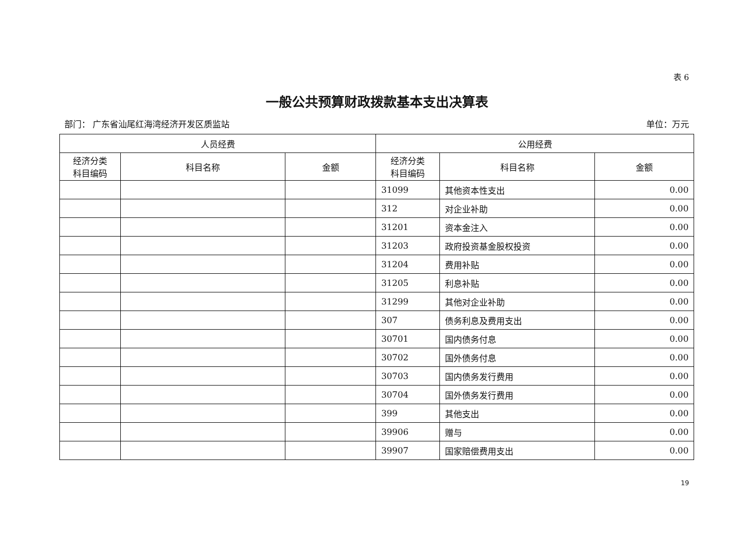表 6
一般公共预算财政拨款基本支出决算表
部门： 广东省汕尾红海湾经济开发区质监站 单位：万元
| 人员经费 | | | 公用经费 | | |
| --- | --- | --- | --- | --- | --- |
| 经济分类 科目编码 | 科目名称 | 金额 | 经济分类 科目编码 | 科目名称 | 金额 |
| | | | 31099 | 其他资本性支出 | 0.00 |
| | | | 312 | 对企业补助 | 0.00 |
| | | | 31201 | 资本金注入 | 0.00 |
| | | | 31203 | 政府投资基金股权投资 | 0.00 |
| | | | 31204 | 费用补贴 | 0.00 |
| | | | 31205 | 利息补贴 | 0.00 |
| | | | 31299 | 其他对企业补助 | 0.00 |
| | | | 307 | 债务利息及费用支出 | 0.00 |
| | | | 30701 | 国内债务付息 | 0.00 |
| | | | 30702 | 国外债务付息 | 0.00 |
| | | | 30703 | 国内债务发行费用 | 0.00 |
| | | | 30704 | 国外债务发行费用 | 0.00 |
| | | | 399 | 其他支出 | 0.00 |
| | | | 39906 | 赠与 | 0.00 |
| | | | 39907 | 国家赔偿费用支出 | 0.00 |
19